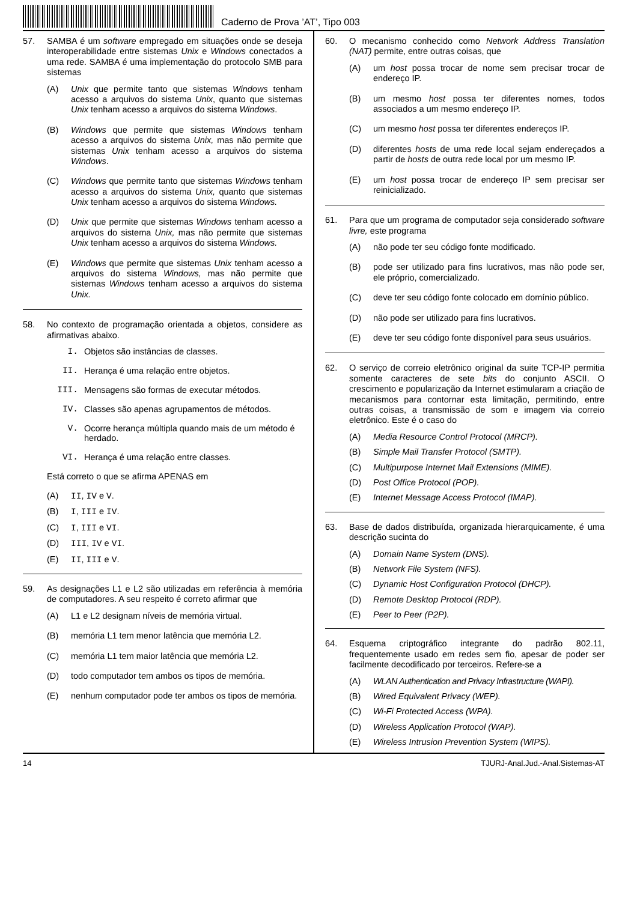Caderno de Prova ’AT’, Tipo 003
57.
SAMBA é um software empregado em situações onde se deseja interoperabilidade entre sistemas Unix e Windows conectados a uma rede. SAMBA é uma implementação do protocolo SMB para sistemas
(A) Unix que permite tanto que sistemas Windows tenham acesso a arquivos do sistema Unix, quanto que sistemas Unix tenham acesso a arquivos do sistema Windows.
(B) Windows que permite que sistemas Windows tenham acesso a arquivos do sistema Unix, mas não permite que sistemas Unix tenham acesso a arquivos do sistema Windows.
(C) Windows que permite tanto que sistemas Windows tenham acesso a arquivos do sistema Unix, quanto que sistemas Unix tenham acesso a arquivos do sistema Windows.
(D) Unix que permite que sistemas Windows tenham acesso a arquivos do sistema Unix, mas não permite que sistemas Unix tenham acesso a arquivos do sistema Windows.
(E) Windows que permite que sistemas Unix tenham acesso a arquivos do sistema Windows, mas não permite que sistemas Windows tenham acesso a arquivos do sistema Unix.
58.
No contexto de programação orientada a objetos, considere as afirmativas abaixo.
I. Objetos são instâncias de classes.
II. Herança é uma relação entre objetos.
III. Mensagens são formas de executar métodos.
IV. Classes são apenas agrupamentos de métodos.
V. Ocorre herança múltipla quando mais de um método é herdado.
VI. Herança é uma relação entre classes.
Está correto o que se afirma APENAS em
(A) II, IV e V.
(B) I, III e IV.
(C) I, III e VI.
(D) III, IV e VI.
(E) II, III e V.
59.
As designações L1 e L2 são utilizadas em referência à memória de computadores. A seu respeito é correto afirmar que
(A) L1 e L2 designam níveis de memória virtual.
(B) memória L1 tem menor latência que memória L2.
(C) memória L1 tem maior latência que memória L2.
(D) todo computador tem ambos os tipos de memória.
(E) nenhum computador pode ter ambos os tipos de memória.
60.
O mecanismo conhecido como Network Address Translation (NAT) permite, entre outras coisas, que
(A) um host possa trocar de nome sem precisar trocar de endereço IP.
(B) um mesmo host possa ter diferentes nomes, todos associados a um mesmo endereço IP.
(C) um mesmo host possa ter diferentes endereços IP.
(D) diferentes hosts de uma rede local sejam endereçados a partir de hosts de outra rede local por um mesmo IP.
(E) um host possa trocar de endereço IP sem precisar ser reinicializado.
61.
Para que um programa de computador seja considerado software livre, este programa
(A) não pode ter seu código fonte modificado.
(B) pode ser utilizado para fins lucrativos, mas não pode ser, ele próprio, comercializado.
(C) deve ter seu código fonte colocado em domínio público.
(D) não pode ser utilizado para fins lucrativos.
(E) deve ter seu código fonte disponível para seus usuários.
62.
O serviço de correio eletrônico original da suite TCP-IP permitia somente caracteres de sete bits do conjunto ASCII. O crescimento e popularização da Internet estimularam a criação de mecanismos para contornar esta limitação, permitindo, entre outras coisas, a transmissão de som e imagem via correio eletrônico. Este é o caso do
(A) Media Resource Control Protocol (MRCP).
(B) Simple Mail Transfer Protocol (SMTP).
(C) Multipurpose Internet Mail Extensions (MIME).
(D) Post Office Protocol (POP).
(E) Internet Message Access Protocol (IMAP).
63.
Base de dados distribuída, organizada hierarquicamente, é uma descrição sucinta do
(A) Domain Name System (DNS).
(B) Network File System (NFS).
(C) Dynamic Host Configuration Protocol (DHCP).
(D) Remote Desktop Protocol (RDP).
(E) Peer to Peer (P2P).
64.
Esquema criptográfico integrante do padrão 802.11, frequentemente usado em redes sem fio, apesar de poder ser facilmente decodificado por terceiros. Refere-se a
(A) WLAN Authentication and Privacy Infrastructure (WAPI).
(B) Wired Equivalent Privacy (WEP).
(C) Wi-Fi Protected Access (WPA).
(D) Wireless Application Protocol (WAP).
(E) Wireless Intrusion Prevention System (WIPS).
14 TJURJ-Anal.Jud.-Anal.Sistemas-AT